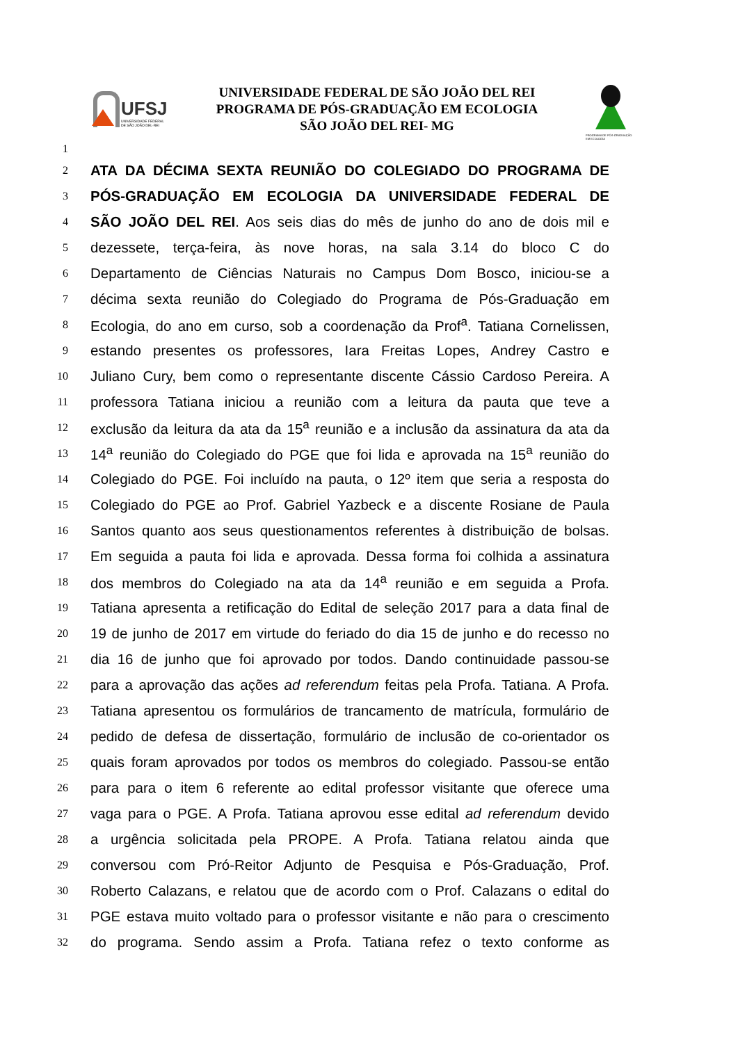UFSJ
UNIVERSIDADE FEDERAL DE SÃO JOÃO DEL-REI
UNIVERSIDADE FEDERAL DE SÃO JOÃO DEL REI
PROGRAMA DE PÓS-GRADUAÇÃO EM ECOLOGIA
SÃO JOÃO DEL REI- MG
PROGRAMA DE PÓS-GRADUAÇÃO EM ECOLOGIA
1
2
ATA DA DÉCIMA SEXTA REUNIÃO DO COLEGIADO DO PROGRAMA DE
3
PÓS-GRADUAÇÃO EM ECOLOGIA DA UNIVERSIDADE FEDERAL DE
4
SÃO JOÃO DEL REI. Aos seis dias do mês de junho do ano de dois mil e
5
dezessete, terça-feira, às nove horas, na sala 3.14 do bloco C do
6
Departamento de Ciências Naturais no Campus Dom Bosco, iniciou-se a
7
décima sexta reunião do Colegiado do Programa de Pós-Graduação em
8
Ecologia, do ano em curso, sob a coordenação da Prof<sup>a</sup>. Tatiana Cornelissen,
9
estando presentes os professores, Iara Freitas Lopes, Andrey Castro e
10
Juliano Cury, bem como o representante discente Cássio Cardoso Pereira. A
11
professora Tatiana iniciou a reunião com a leitura da pauta que teve a
12
exclusão da leitura da ata da 15<sup>a</sup> reunião e a inclusão da assinatura da ata da
13
14<sup>a</sup> reunião do Colegiado do PGE que foi lida e aprovada na 15<sup>a</sup> reunião do
14
Colegiado do PGE. Foi incluído na pauta, o 12º item que seria a resposta do
15
Colegiado do PGE ao Prof. Gabriel Yazbeck e a discente Rosiane de Paula
16
Santos quanto aos seus questionamentos referentes à distribuição de bolsas.
17
Em seguida a pauta foi lida e aprovada. Dessa forma foi colhida a assinatura
18
dos membros do Colegiado na ata da 14<sup>a</sup> reunião e em seguida a Profa.
19
Tatiana apresenta a retificação do Edital de seleção 2017 para a data final de
20
19 de junho de 2017 em virtude do feriado do dia 15 de junho e do recesso no
21
dia 16 de junho que foi aprovado por todos. Dando continuidade passou-se
22
para a aprovação das ações ad referendum feitas pela Profa. Tatiana. A Profa.
23
Tatiana apresentou os formulários de trancamento de matrícula, formulário de
24
pedido de defesa de dissertação, formulário de inclusão de co-orientador os
25
quais foram aprovados por todos os membros do colegiado. Passou-se então
26
para para o item 6 referente ao edital professor visitante que oferece uma
27
vaga para o PGE. A Profa. Tatiana aprovou esse edital ad referendum devido
28
a urgência solicitada pela PROPE. A Profa. Tatiana relatou ainda que
29
conversou com Pró-Reitor Adjunto de Pesquisa e Pós-Graduação, Prof.
30
Roberto Calazans, e relatou que de acordo com o Prof. Calazans o edital do
31
PGE estava muito voltado para o professor visitante e não para o crescimento
32
do programa. Sendo assim a Profa. Tatiana refez o texto conforme as